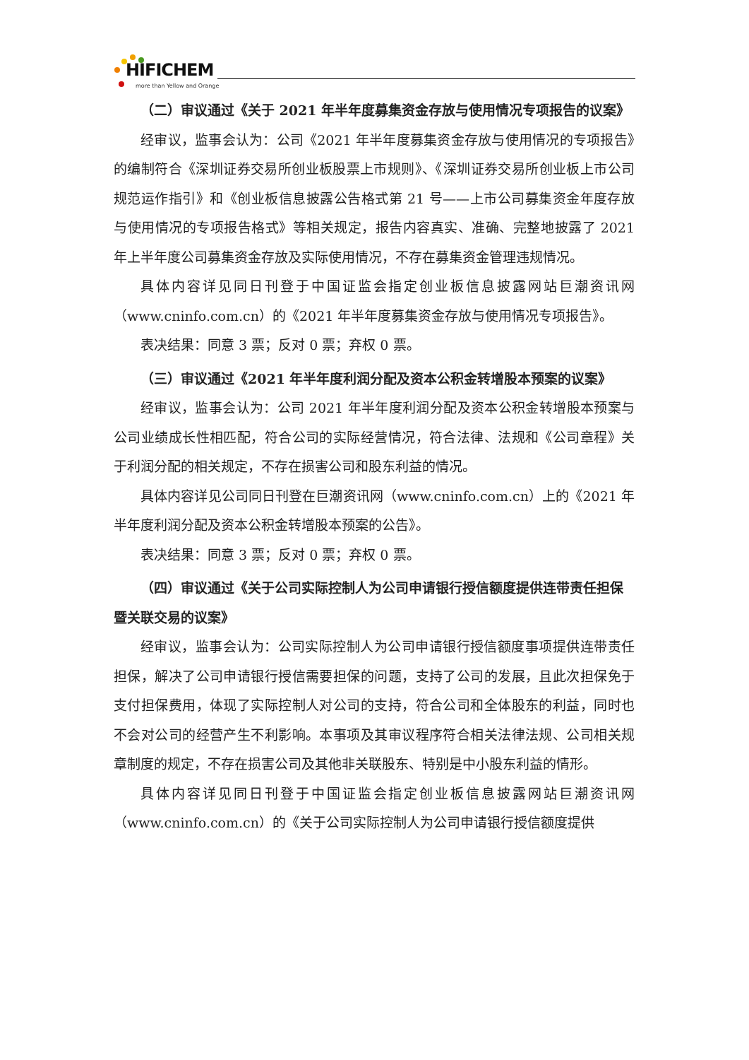HIFICHEM
more than Yellow and Orange
（二）审议通过《关于 2021 年半年度募集资金存放与使用情况专项报告的议案》
经审议，监事会认为：公司《2021 年半年度募集资金存放与使用情况的专项报告》的编制符合《深圳证券交易所创业板股票上市规则》、《深圳证券交易所创业板上市公司规范运作指引》和《创业板信息披露公告格式第 21 号——上市公司募集资金年度存放与使用情况的专项报告格式》等相关规定，报告内容真实、准确、完整地披露了 2021 年上半年度公司募集资金存放及实际使用情况，不存在募集资金管理违规情况。
具体内容详见同日刊登于中国证监会指定创业板信息披露网站巨潮资讯网（www.cninfo.com.cn）的《2021 年半年度募集资金存放与使用情况专项报告》。
表决结果：同意 3 票；反对 0 票；弃权 0 票。
（三）审议通过《2021 年半年度利润分配及资本公积金转增股本预案的议案》
经审议，监事会认为：公司 2021 年半年度利润分配及资本公积金转增股本预案与公司业绩成长性相匹配，符合公司的实际经营情况，符合法律、法规和《公司章程》关于利润分配的相关规定，不存在损害公司和股东利益的情况。
具体内容详见公司同日刊登在巨潮资讯网（www.cninfo.com.cn）上的《2021 年半年度利润分配及资本公积金转增股本预案的公告》。
表决结果：同意 3 票；反对 0 票；弃权 0 票。
（四）审议通过《关于公司实际控制人为公司申请银行授信额度提供连带责任担保暨关联交易的议案》
经审议，监事会认为：公司实际控制人为公司申请银行授信额度事项提供连带责任担保，解决了公司申请银行授信需要担保的问题，支持了公司的发展，且此次担保免于支付担保费用，体现了实际控制人对公司的支持，符合公司和全体股东的利益，同时也不会对公司的经营产生不利影响。本事项及其审议程序符合相关法律法规、公司相关规章制度的规定，不存在损害公司及其他非关联股东、特别是中小股东利益的情形。
具体内容详见同日刊登于中国证监会指定创业板信息披露网站巨潮资讯网（www.cninfo.com.cn）的《关于公司实际控制人为公司申请银行授信额度提供